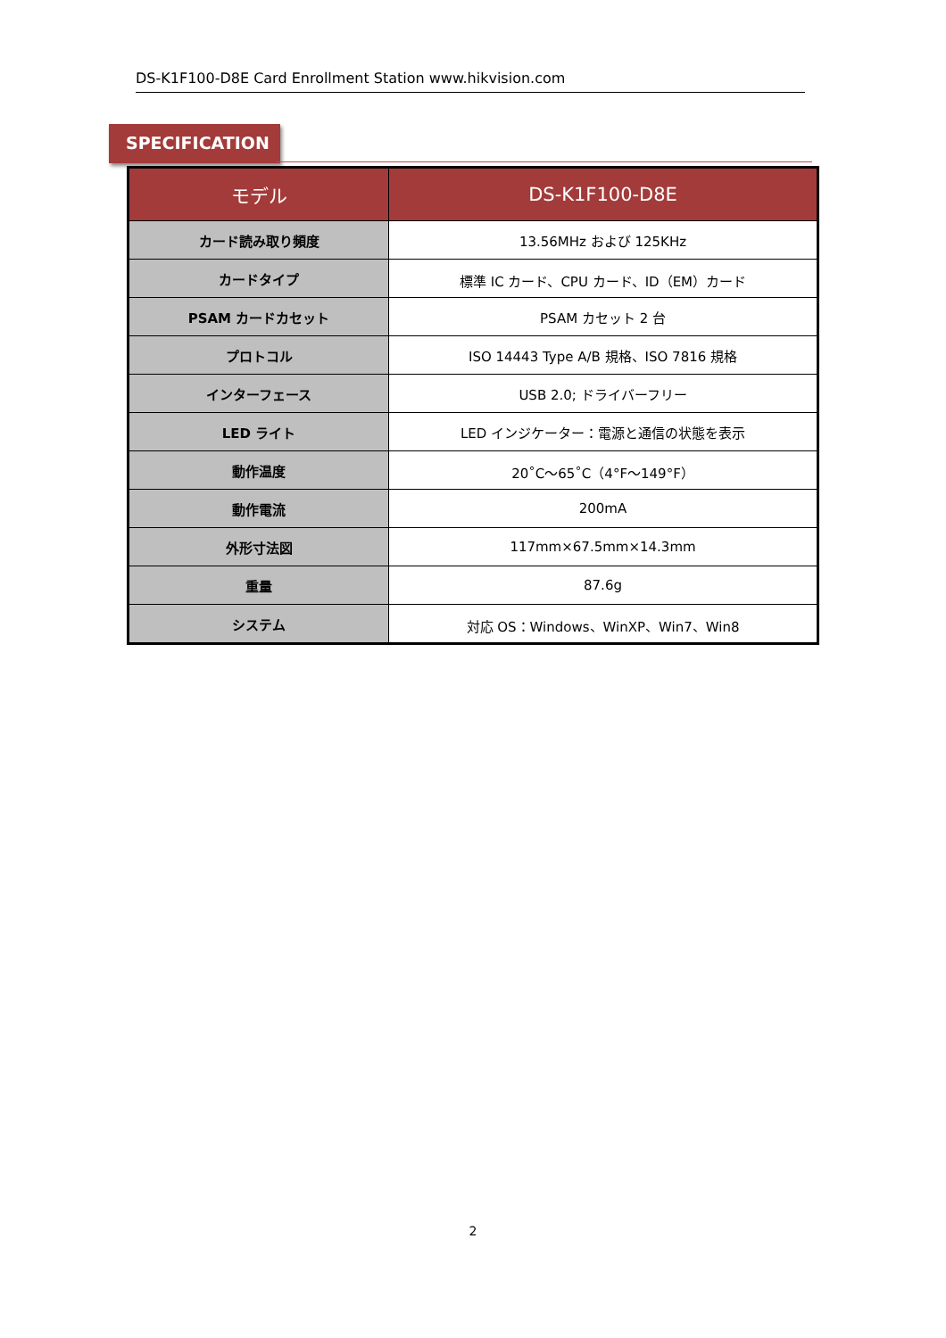DS-K1F100-D8E Card Enrollment Station www.hikvision.com
SPECIFICATION
| モデル | DS-K1F100-D8E |
| --- | --- |
| カード読み取り頻度 | 13.56MHz および 125KHz |
| カードタイプ | 標準 IC カード、CPU カード、ID（EM）カード |
| PSAM カードカセット | PSAM カセット 2 台 |
| プロトコル | ISO 14443 Type A/B 規格、ISO 7816 規格 |
| インターフェース | USB 2.0; ドライバーフリー |
| LED ライト | LED インジケーター：電源と通信の状態を表示 |
| 動作温度 | 20˚C～65˚C（4°F～149°F） |
| 動作電流 | 200mA |
| 外形寸法図 | 117mm×67.5mm×14.3mm |
| 重量 | 87.6g |
| システム | 対応 OS：Windows、WinXP、Win7、Win8 |
2